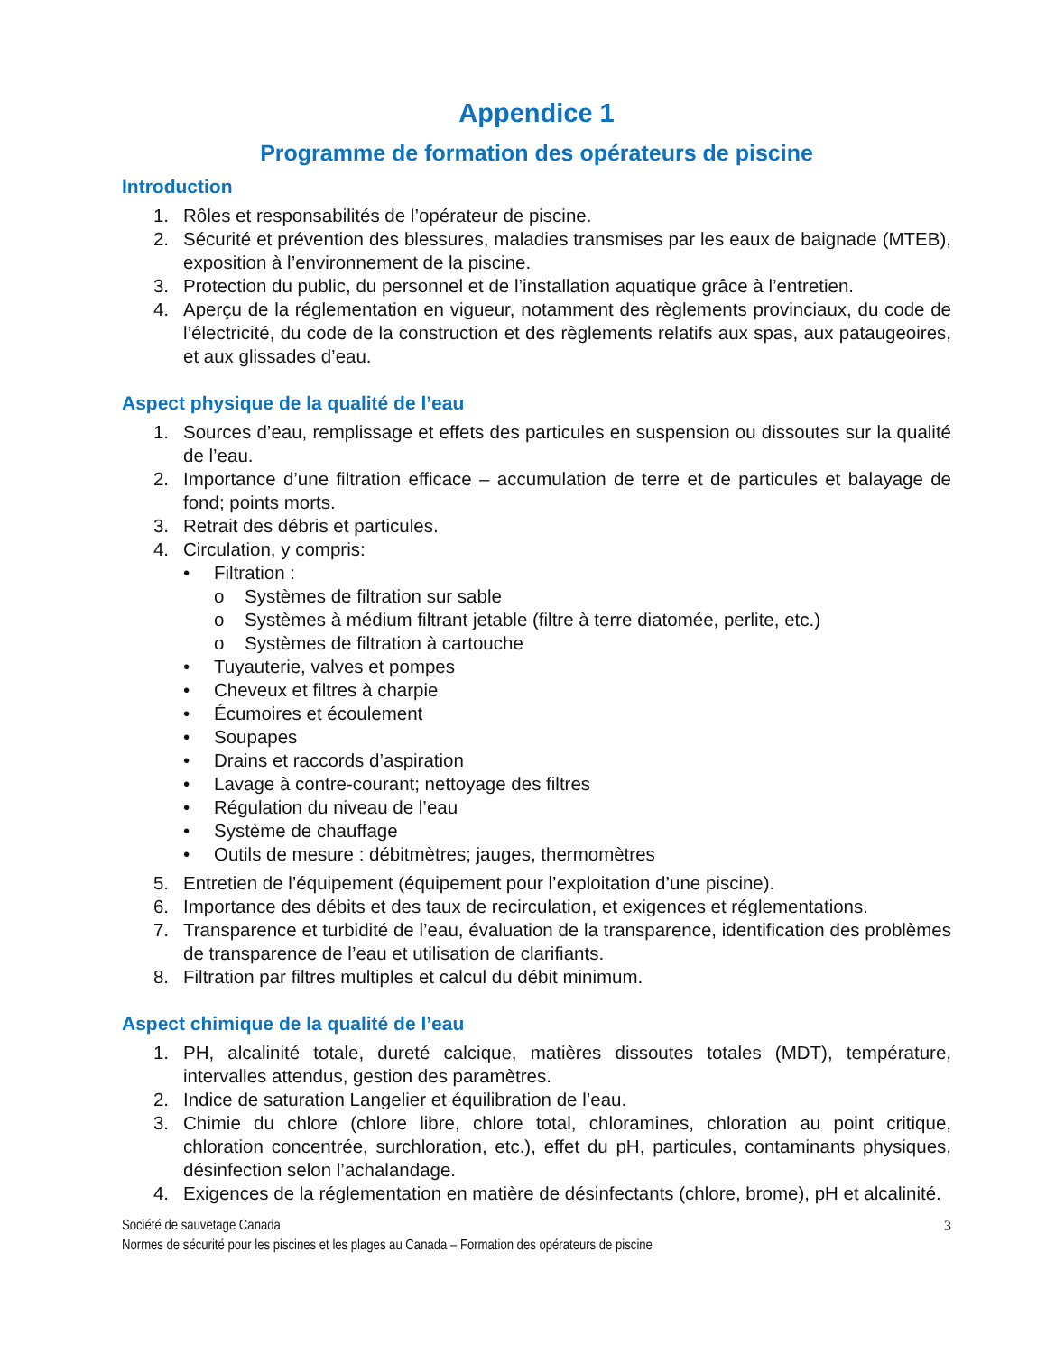Appendice 1
Programme de formation des opérateurs de piscine
Introduction
1. Rôles et responsabilités de l’opérateur de piscine.
2. Sécurité et prévention des blessures, maladies transmises par les eaux de baignade (MTEB), exposition à l’environnement de la piscine.
3. Protection du public, du personnel et de l’installation aquatique grâce à l’entretien.
4. Aperçu de la réglementation en vigueur, notamment des règlements provinciaux, du code de l’électricité, du code de la construction et des règlements relatifs aux spas, aux pataugeoires, et aux glissades d’eau.
Aspect physique de la qualité de l’eau
1. Sources d’eau, remplissage et effets des particules en suspension ou dissoutes sur la qualité de l’eau.
2. Importance d’une filtration efficace – accumulation de terre et de particules et balayage de fond; points morts.
3. Retrait des débris et particules.
4. Circulation, y compris:
• Filtration :
o Systèmes de filtration sur sable
o Systèmes à médium filtrant jetable (filtre à terre diatomée, perlite, etc.)
o Systèmes de filtration à cartouche
• Tuyauterie, valves et pompes
• Cheveux et filtres à charpie
• Écumoires et écoulement
• Soupapes
• Drains et raccords d’aspiration
• Lavage à contre-courant; nettoyage des filtres
• Régulation du niveau de l’eau
• Système de chauffage
• Outils de mesure : débitmètres; jauges, thermomètres
5. Entretien de l’équipement (équipement pour l’exploitation d’une piscine).
6. Importance des débits et des taux de recirculation, et exigences et réglementations.
7. Transparence et turbidité de l’eau, évaluation de la transparence, identification des problèmes de transparence de l’eau et utilisation de clarifiants.
8. Filtration par filtres multiples et calcul du débit minimum.
Aspect chimique de la qualité de l’eau
1. PH, alcalinité totale, dureté calcique, matières dissoutes totales (MDT), température, intervalles attendus, gestion des paramètres.
2. Indice de saturation Langelier et équilibration de l’eau.
3. Chimie du chlore (chlore libre, chlore total, chloramines, chloration au point critique, chloration concentrée, surchloration, etc.), effet du pH, particules, contaminants physiques, désinfection selon l’achalandage.
4. Exigences de la réglementation en matière de désinfectants (chlore, brome), pH et alcalinité.
Société de sauvetage Canada 3
Normes de sécurité pour les piscines et les plages au Canada – Formation des opérateurs de piscine